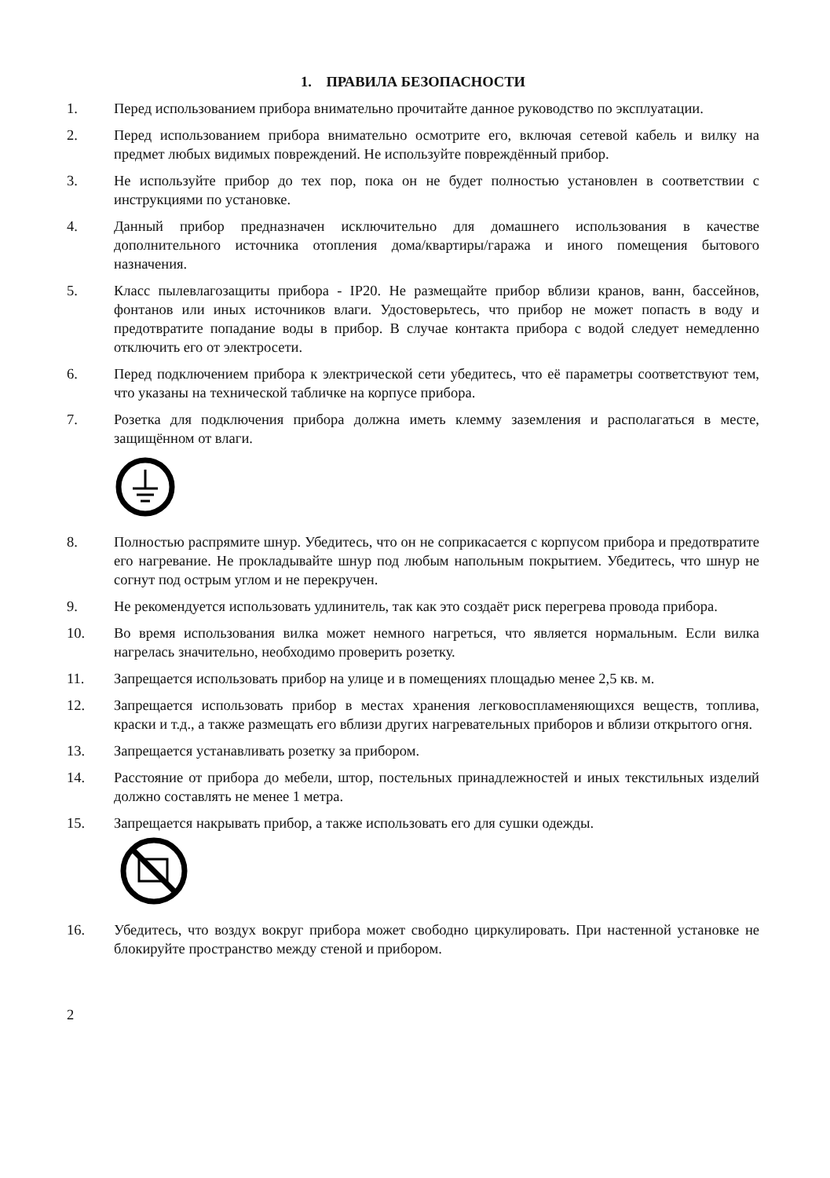1. ПРАВИЛА БЕЗОПАСНОСТИ
1. Перед использованием прибора внимательно прочитайте данное руководство по эксплуатации.
2. Перед использованием прибора внимательно осмотрите его, включая сетевой кабель и вилку на предмет любых видимых повреждений. Не используйте повреждённый прибор.
3. Не используйте прибор до тех пор, пока он не будет полностью установлен в соответствии с инструкциями по установке.
4. Данный прибор предназначен исключительно для домашнего использования в качестве дополнительного источника отопления дома/квартиры/гаража и иного помещения бытового назначения.
5. Класс пылевлагозащиты прибора - IP20. Не размещайте прибор вблизи кранов, ванн, бассейнов, фонтанов или иных источников влаги. Удостоверьтесь, что прибор не может попасть в воду и предотвратите попадание воды в прибор. В случае контакта прибора с водой следует немедленно отключить его от электросети.
6. Перед подключением прибора к электрической сети убедитесь, что её параметры соответствуют тем, что указаны на технической табличке на корпусе прибора.
7. Розетка для подключения прибора должна иметь клемму заземления и располагаться в месте, защищённом от влаги.
8. Полностью распрямите шнур. Убедитесь, что он не соприкасается с корпусом прибора и предотвратите его нагревание. Не прокладывайте шнур под любым напольным покрытием. Убедитесь, что шнур не согнут под острым углом и не перекручен.
9. Не рекомендуется использовать удлинитель, так как это создаёт риск перегрева провода прибора.
10. Во время использования вилка может немного нагреться, что является нормальным. Если вилка нагрелась значительно, необходимо проверить розетку.
11. Запрещается использовать прибор на улице и в помещениях площадью менее 2,5 кв. м.
12. Запрещается использовать прибор в местах хранения легковоспламеняющихся веществ, топлива, краски и т.д., а также размещать его вблизи других нагревательных приборов и вблизи открытого огня.
13. Запрещается устанавливать розетку за прибором.
14. Расстояние от прибора до мебели, штор, постельных принадлежностей и иных текстильных изделий должно составлять не менее 1 метра.
15. Запрещается накрывать прибор, а также использовать его для сушки одежды.
16. Убедитесь, что воздух вокруг прибора может свободно циркулировать. При настенной установке не блокируйте пространство между стеной и прибором.
2